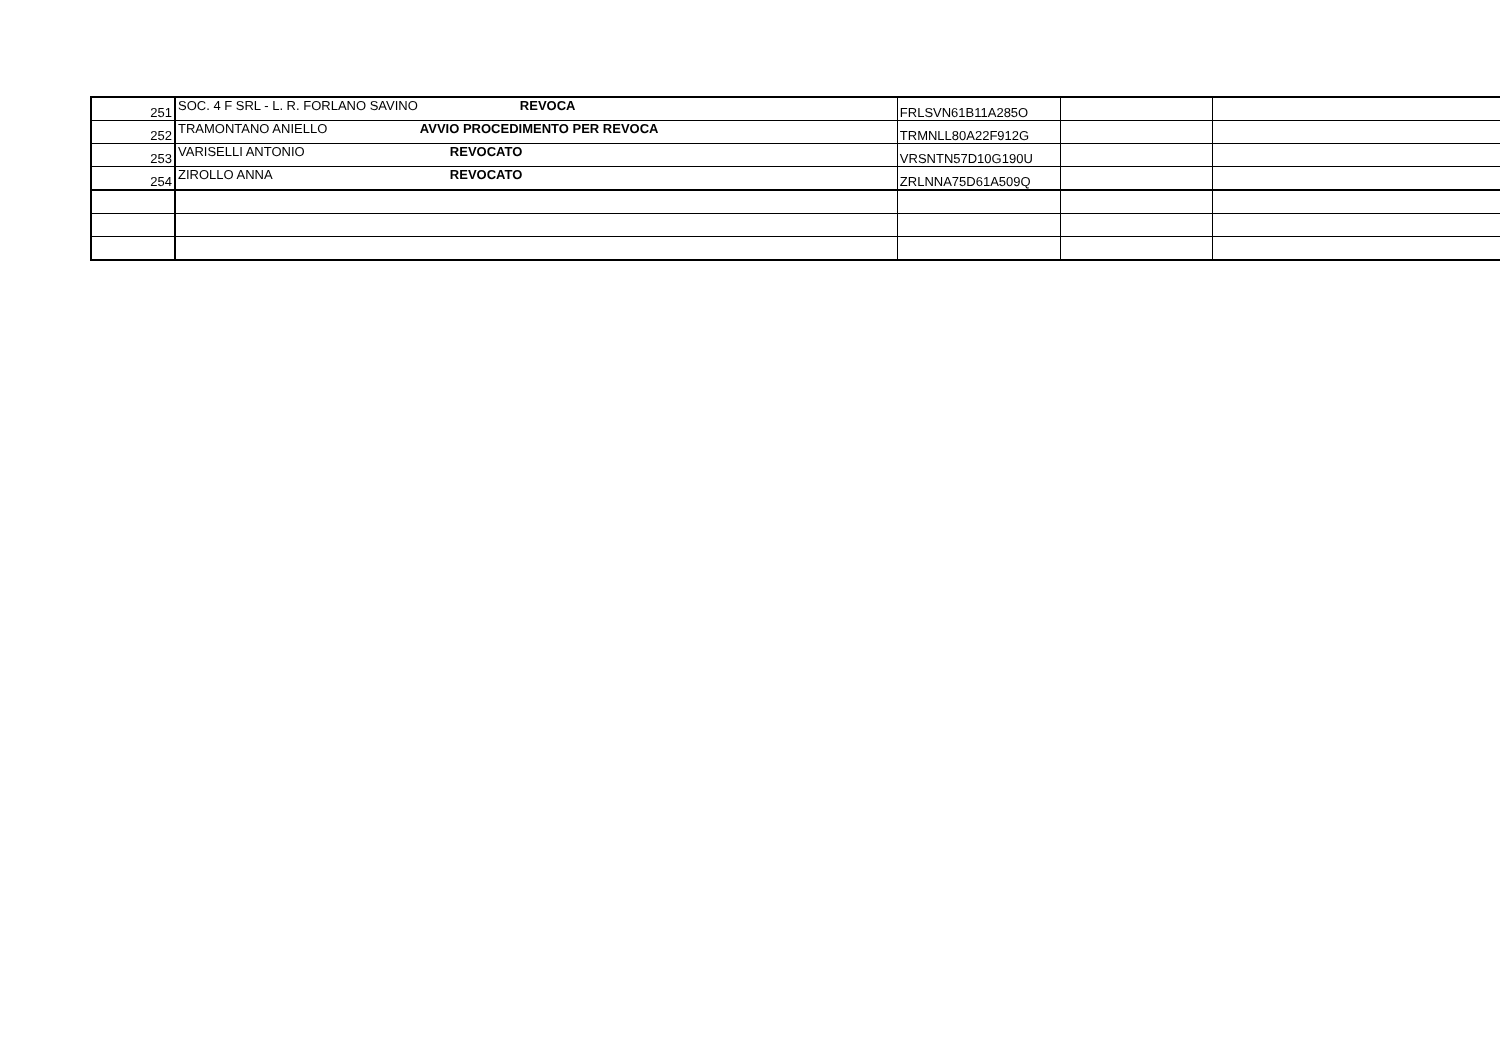| 251 | SOC. 4 F SRL - L. R. FORLANO SAVINO | REVOCA | FRLSVN61B11A285O | | |
| 252 | TRAMONTANO ANIELLO | AVVIO PROCEDIMENTO PER REVOCA | TRMNLL80A22F912G | | |
| 253 | VARISELLI ANTONIO | REVOCATO | VRSNTN57D10G190U | | |
| 254 | ZIROLLO ANNA | REVOCATO | ZRLNNA75D61A509Q | | |